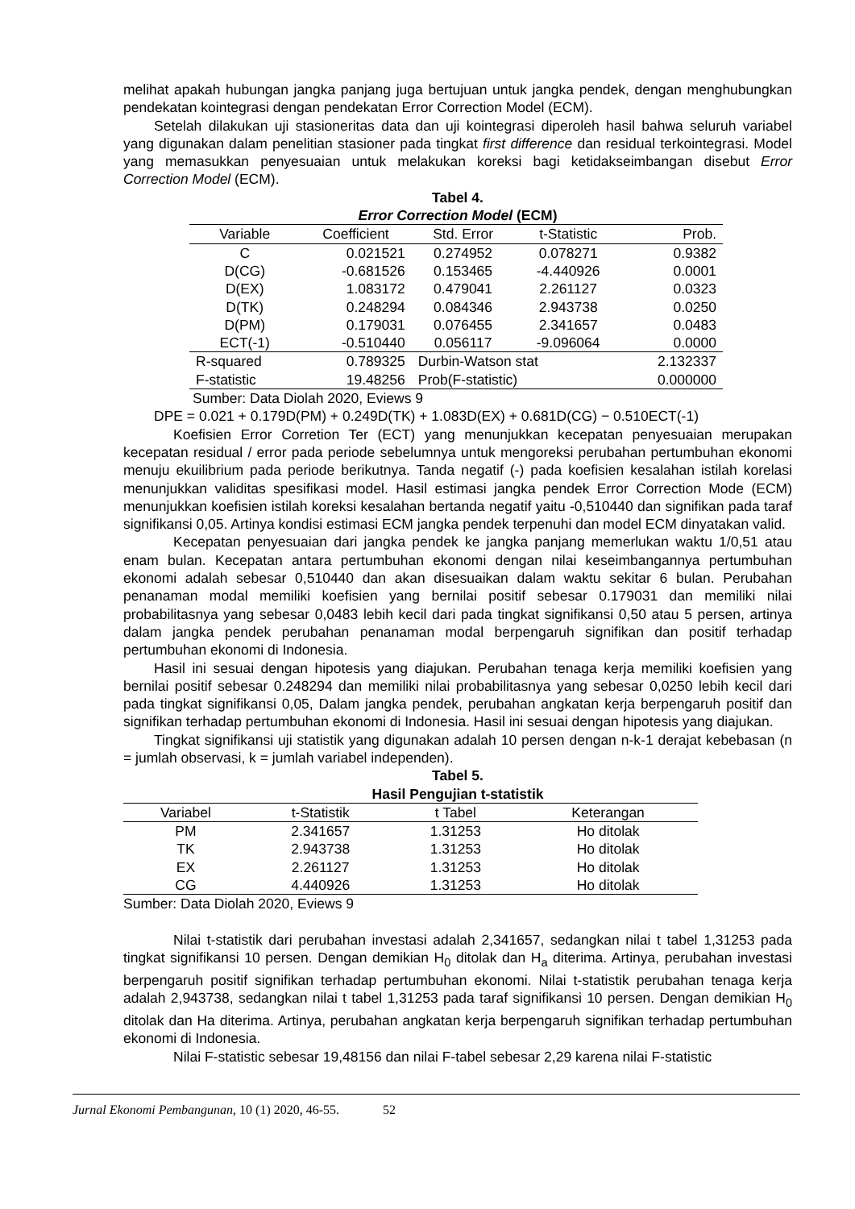melihat apakah hubungan jangka panjang juga bertujuan untuk jangka pendek, dengan menghubungkan pendekatan kointegrasi dengan pendekatan Error Correction Model (ECM).
Setelah dilakukan uji stasioneritas data dan uji kointegrasi diperoleh hasil bahwa seluruh variabel yang digunakan dalam penelitian stasioner pada tingkat first difference dan residual terkointegrasi. Model yang memasukkan penyesuaian untuk melakukan koreksi bagi ketidakseimbangan disebut Error Correction Model (ECM).
Tabel 4.
Error Correction Model (ECM)
| Variable | Coefficient | Std. Error | t-Statistic | Prob. |
| --- | --- | --- | --- | --- |
| C | 0.021521 | 0.274952 | 0.078271 | 0.9382 |
| D(CG) | -0.681526 | 0.153465 | -4.440926 | 0.0001 |
| D(EX) | 1.083172 | 0.479041 | 2.261127 | 0.0323 |
| D(TK) | 0.248294 | 0.084346 | 2.943738 | 0.0250 |
| D(PM) | 0.179031 | 0.076455 | 2.341657 | 0.0483 |
| ECT(-1) | -0.510440 | 0.056117 | -9.096064 | 0.0000 |
| R-squared | 0.789325 | Durbin-Watson stat | | 2.132337 |
| F-statistic | 19.48256 | Prob(F-statistic) | | 0.000000 |
Sumber: Data Diolah 2020, Eviews 9
DPE = 0.021 + 0.179D(PM) + 0.249D(TK) + 1.083D(EX) + 0.681D(CG) − 0.510ECT(-1)
Koefisien Error Corretion Ter (ECT) yang menunjukkan kecepatan penyesuaian merupakan kecepatan residual / error pada periode sebelumnya untuk mengoreksi perubahan pertumbuhan ekonomi menuju ekuilibrium pada periode berikutnya. Tanda negatif (-) pada koefisien kesalahan istilah korelasi menunjukkan validitas spesifikasi model. Hasil estimasi jangka pendek Error Correction Mode (ECM) menunjukkan koefisien istilah koreksi kesalahan bertanda negatif yaitu -0,510440 dan signifikan pada taraf signifikansi 0,05. Artinya kondisi estimasi ECM jangka pendek terpenuhi dan model ECM dinyatakan valid.
Kecepatan penyesuaian dari jangka pendek ke jangka panjang memerlukan waktu 1/0,51 atau enam bulan. Kecepatan antara pertumbuhan ekonomi dengan nilai keseimbangannya pertumbuhan ekonomi adalah sebesar 0,510440 dan akan disesuaikan dalam waktu sekitar 6 bulan. Perubahan penanaman modal memiliki koefisien yang bernilai positif sebesar 0.179031 dan memiliki nilai probabilitasnya yang sebesar 0,0483 lebih kecil dari pada tingkat signifikansi 0,50 atau 5 persen, artinya dalam jangka pendek perubahan penanaman modal berpengaruh signifikan dan positif terhadap pertumbuhan ekonomi di Indonesia.
Hasil ini sesuai dengan hipotesis yang diajukan. Perubahan tenaga kerja memiliki koefisien yang bernilai positif sebesar 0.248294 dan memiliki nilai probabilitasnya yang sebesar 0,0250 lebih kecil dari pada tingkat signifikansi 0,05, Dalam jangka pendek, perubahan angkatan kerja berpengaruh positif dan signifikan terhadap pertumbuhan ekonomi di Indonesia. Hasil ini sesuai dengan hipotesis yang diajukan.
Tingkat signifikansi uji statistik yang digunakan adalah 10 persen dengan n-k-1 derajat kebebasan (n = jumlah observasi, k = jumlah variabel independen).
Tabel 5.
Hasil Pengujian t-statistik
| Variabel | t-Statistik | t Tabel | Keterangan |
| --- | --- | --- | --- |
| PM | 2.341657 | 1.31253 | Ho ditolak |
| TK | 2.943738 | 1.31253 | Ho ditolak |
| EX | 2.261127 | 1.31253 | Ho ditolak |
| CG | 4.440926 | 1.31253 | Ho ditolak |
Sumber: Data Diolah 2020, Eviews 9
Nilai t-statistik dari perubahan investasi adalah 2,341657, sedangkan nilai t tabel 1,31253 pada tingkat signifikansi 10 persen. Dengan demikian H<sub>0</sub> ditolak dan H<sub>a</sub> diterima. Artinya, perubahan investasi berpengaruh positif signifikan terhadap pertumbuhan ekonomi. Nilai t-statistik perubahan tenaga kerja adalah 2,943738, sedangkan nilai t tabel 1,31253 pada taraf signifikansi 10 persen. Dengan demikian H<sub>0</sub> ditolak dan Ha diterima. Artinya, perubahan angkatan kerja berpengaruh signifikan terhadap pertumbuhan ekonomi di Indonesia.
Nilai F-statistic sebesar 19,48156 dan nilai F-tabel sebesar 2,29 karena nilai F-statistic
Jurnal Ekonomi Pembangunan, 10 (1) 2020, 46-55. 52